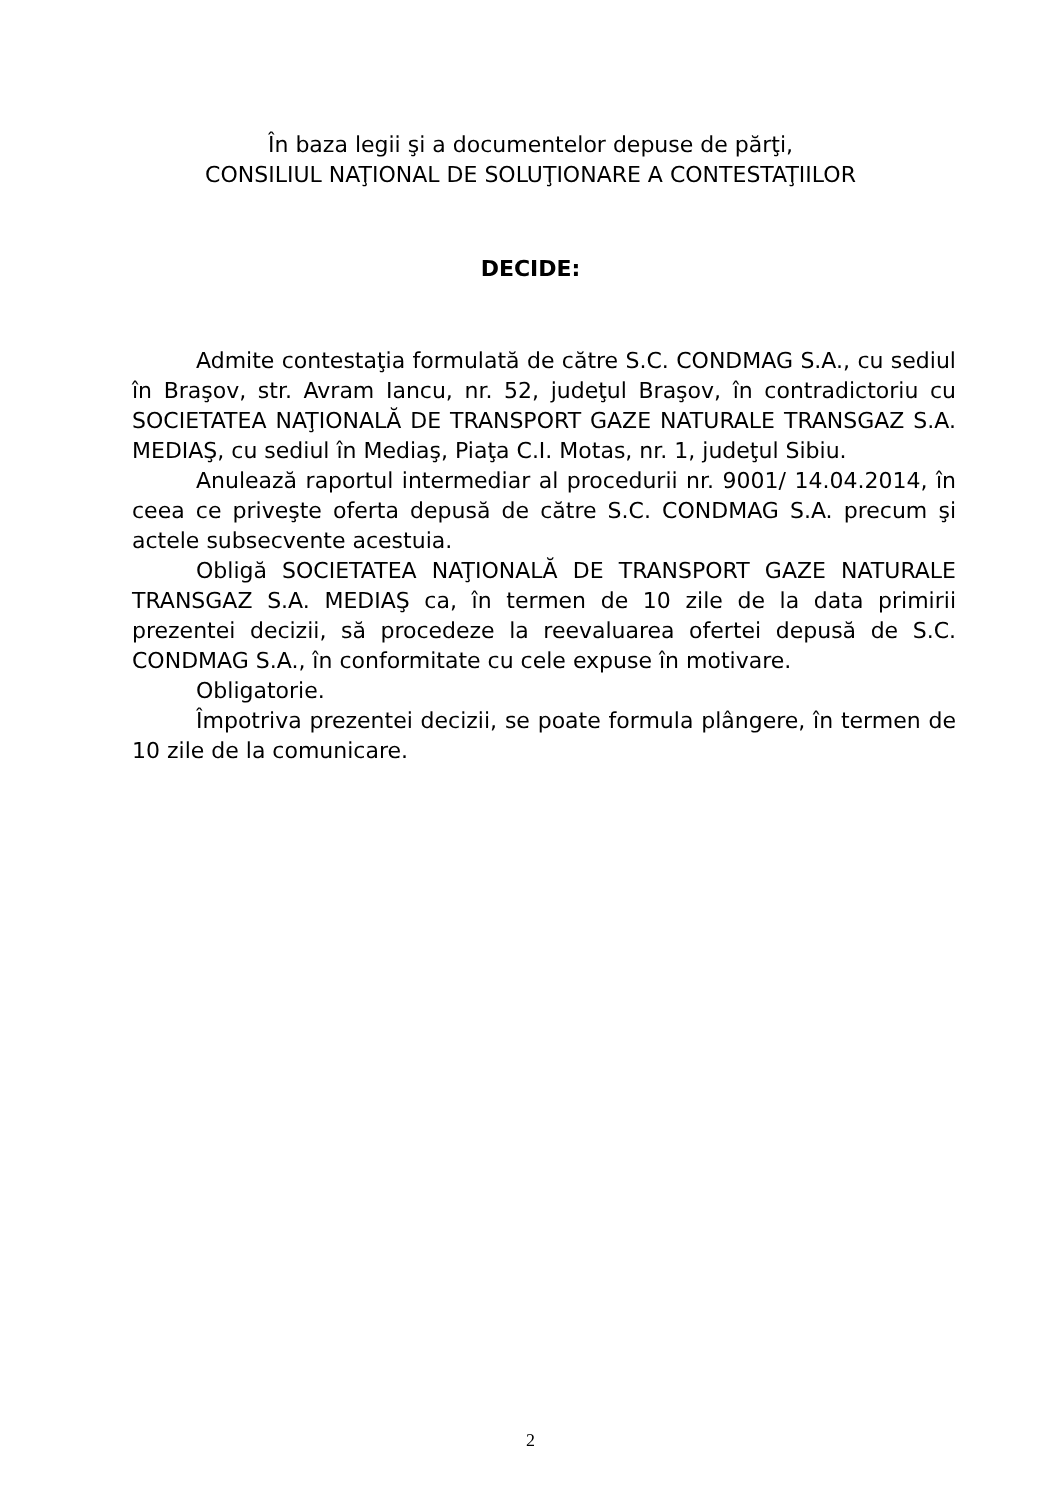În baza legii şi a documentelor depuse de părţi,
CONSILIUL NAŢIONAL DE SOLUŢIONARE A CONTESTAŢIILOR
DECIDE:
Admite contestaţia formulată de către S.C. CONDMAG S.A., cu sediul în Braşov, str. Avram Iancu, nr. 52, judeţul Braşov, în contradictoriu cu SOCIETATEA NAŢIONALĂ DE TRANSPORT GAZE NATURALE TRANSGAZ S.A. MEDIAŞ, cu sediul în Mediaş, Piaţa C.I. Motas, nr. 1, judeţul Sibiu.
Anulează raportul intermediar al procedurii nr. 9001/ 14.04.2014, în ceea ce priveşte oferta depusă de către S.C. CONDMAG S.A. precum şi actele subsecvente acestuia.
Obligă SOCIETATEA NAŢIONALĂ DE TRANSPORT GAZE NATURALE TRANSGAZ S.A. MEDIAŞ ca, în termen de 10 zile de la data primirii prezentei decizii, să procedeze la reevaluarea ofertei depusă de S.C. CONDMAG S.A., în conformitate cu cele expuse în motivare.
Obligatorie.
Împotriva prezentei decizii, se poate formula plângere, în termen de 10 zile de la comunicare.
2